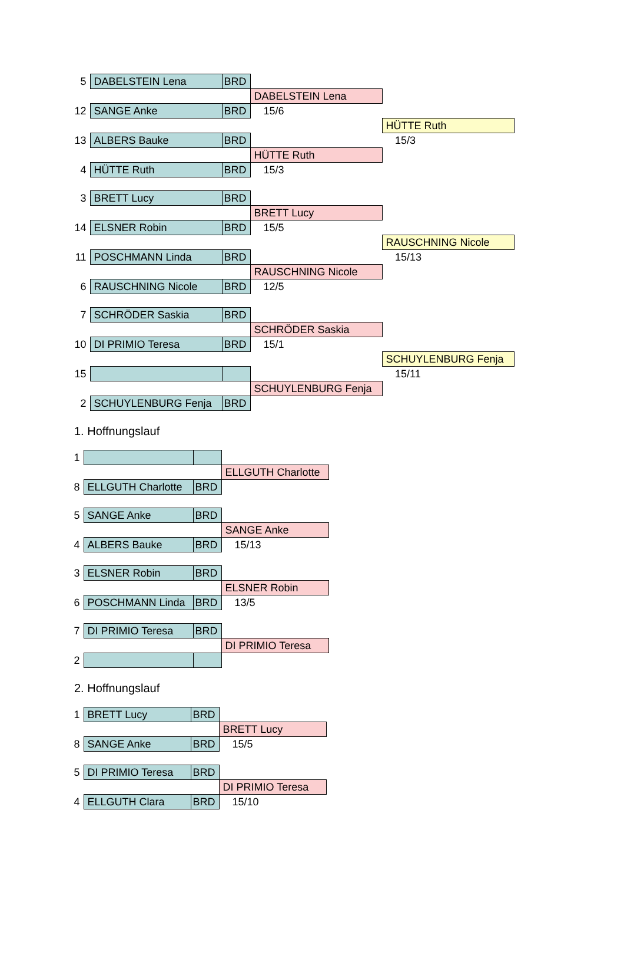| 5 | DABELSTEIN Lena | BRD | | |
| | | | DABELSTEIN Lena | |
| 12 | SANGE Anke | BRD | 15/6 | |
| | | | | HÜTTE Ruth |
| 13 | ALBERS Bauke | BRD | | 15/3 |
| | | | HÜTTE Ruth | |
| 4 | HÜTTE Ruth | BRD | 15/3 | |
| 3 | BRETT Lucy | BRD | | |
| | | | BRETT Lucy | |
| 14 | ELSNER Robin | BRD | 15/5 | |
| | | | | RAUSCHNING Nicole |
| 11 | POSCHMANN Linda | BRD | | 15/13 |
| | | | RAUSCHNING Nicole | |
| 6 | RAUSCHNING Nicole | BRD | 12/5 | |
| 7 | SCHRÖDER Saskia | BRD | | |
| | | | SCHRÖDER Saskia | |
| 10 | DI PRIMIO Teresa | BRD | 15/1 | |
| | | | | SCHUYLENBURG Fenja |
| 15 | | | | 15/11 |
| | | | SCHUYLENBURG Fenja | |
| 2 | SCHUYLENBURG Fenja | BRD | | |
1. Hoffnungslauf
| 1 | | | |
| | | | ELLGUTH Charlotte |
| 8 | ELLGUTH Charlotte | BRD | |
| 5 | SANGE Anke | BRD | |
| | | | SANGE Anke |
| 4 | ALBERS Bauke | BRD | 15/13 |
| 3 | ELSNER Robin | BRD | |
| | | | ELSNER Robin |
| 6 | POSCHMANN Linda | BRD | 13/5 |
| 7 | DI PRIMIO Teresa | BRD | |
| | | | DI PRIMIO Teresa |
| 2 | | | |
2. Hoffnungslauf
| 1 | BRETT Lucy | BRD | |
| | | | BRETT Lucy |
| 8 | SANGE Anke | BRD | 15/5 |
| 5 | DI PRIMIO Teresa | BRD | |
| | | | DI PRIMIO Teresa |
| 4 | ELLGUTH Clara | BRD | 15/10 |